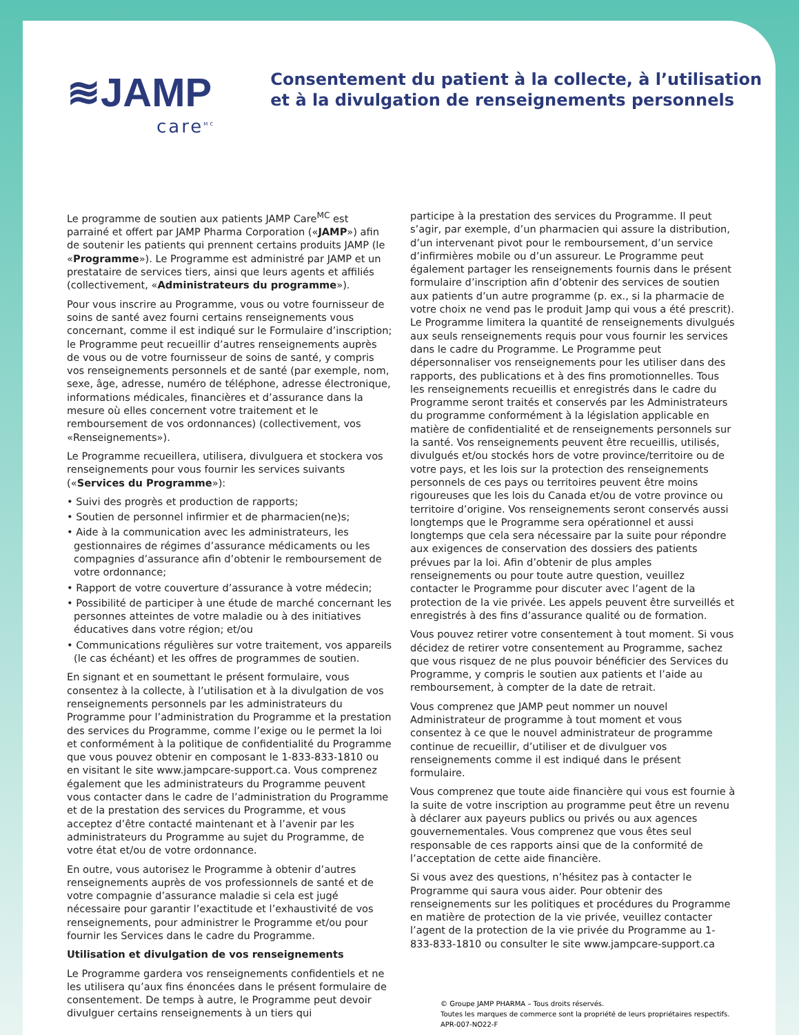≋JAMP
care<sup>MC</sup>
Consentement du patient à la collecte, à l’utilisation et à la divulgation de renseignements personnels
Le programme de soutien aux patients JAMP Care<sup>MC</sup> est parrainé et offert par JAMP Pharma Corporation («JAMP») afin de soutenir les patients qui prennent certains produits JAMP (le «Programme»). Le Programme est administré par JAMP et un prestataire de services tiers, ainsi que leurs agents et affiliés (collectivement, «Administrateurs du programme»).
Pour vous inscrire au Programme, vous ou votre fournisseur de soins de santé avez fourni certains renseignements vous concernant, comme il est indiqué sur le Formulaire d’inscription; le Programme peut recueillir d’autres renseignements auprès de vous ou de votre fournisseur de soins de santé, y compris vos renseignements personnels et de santé (par exemple, nom, sexe, âge, adresse, numéro de téléphone, adresse électronique, informations médicales, financières et d’assurance dans la mesure où elles concernent votre traitement et le remboursement de vos ordonnances) (collectivement, vos «Renseignements»).
Le Programme recueillera, utilisera, divulguera et stockera vos renseignements pour vous fournir les services suivants («Services du Programme»):
• Suivi des progrès et production de rapports;
• Soutien de personnel infirmier et de pharmacien(ne)s;
• Aide à la communication avec les administrateurs, les gestionnaires de régimes d’assurance médicaments ou les compagnies d’assurance afin d’obtenir le remboursement de votre ordonnance;
• Rapport de votre couverture d’assurance à votre médecin;
• Possibilité de participer à une étude de marché concernant les personnes atteintes de votre maladie ou à des initiatives éducatives dans votre région; et/ou
• Communications régulières sur votre traitement, vos appareils (le cas échéant) et les offres de programmes de soutien.
En signant et en soumettant le présent formulaire, vous consentez à la collecte, à l’utilisation et à la divulgation de vos renseignements personnels par les administrateurs du Programme pour l’administration du Programme et la prestation des services du Programme, comme l’exige ou le permet la loi et conformément à la politique de confidentialité du Programme que vous pouvez obtenir en composant le 1-833-833-1810 ou en visitant le site www.jampcare-support.ca. Vous comprenez également que les administrateurs du Programme peuvent vous contacter dans le cadre de l’administration du Programme et de la prestation des services du Programme, et vous acceptez d’être contacté maintenant et à l’avenir par les administrateurs du Programme au sujet du Programme, de votre état et/ou de votre ordonnance.
En outre, vous autorisez le Programme à obtenir d’autres renseignements auprès de vos professionnels de santé et de votre compagnie d’assurance maladie si cela est jugé nécessaire pour garantir l’exactitude et l’exhaustivité de vos renseignements, pour administrer le Programme et/ou pour fournir les Services dans le cadre du Programme.
Utilisation et divulgation de vos renseignements
Le Programme gardera vos renseignements confidentiels et ne les utilisera qu’aux fins énoncées dans le présent formulaire de consentement. De temps à autre, le Programme peut devoir divulguer certains renseignements à un tiers qui
participe à la prestation des services du Programme. Il peut s’agir, par exemple, d’un pharmacien qui assure la distribution, d’un intervenant pivot pour le remboursement, d’un service d’infirmières mobile ou d’un assureur. Le Programme peut également partager les renseignements fournis dans le présent formulaire d’inscription afin d’obtenir des services de soutien aux patients d’un autre programme (p. ex., si la pharmacie de votre choix ne vend pas le produit Jamp qui vous a été prescrit). Le Programme limitera la quantité de renseignements divulgués aux seuls renseignements requis pour vous fournir les services dans le cadre du Programme. Le Programme peut dépersonnaliser vos renseignements pour les utiliser dans des rapports, des publications et à des fins promotionnelles. Tous les renseignements recueillis et enregistrés dans le cadre du Programme seront traités et conservés par les Administrateurs du programme conformément à la législation applicable en matière de confidentialité et de renseignements personnels sur la santé. Vos renseignements peuvent être recueillis, utilisés, divulgués et/ou stockés hors de votre province/territoire ou de votre pays, et les lois sur la protection des renseignements personnels de ces pays ou territoires peuvent être moins rigoureuses que les lois du Canada et/ou de votre province ou territoire d’origine. Vos renseignements seront conservés aussi longtemps que le Programme sera opérationnel et aussi longtemps que cela sera nécessaire par la suite pour répondre aux exigences de conservation des dossiers des patients prévues par la loi. Afin d’obtenir de plus amples renseignements ou pour toute autre question, veuillez contacter le Programme pour discuter avec l’agent de la protection de la vie privée. Les appels peuvent être surveillés et enregistrés à des fins d’assurance qualité ou de formation.
Vous pouvez retirer votre consentement à tout moment. Si vous décidez de retirer votre consentement au Programme, sachez que vous risquez de ne plus pouvoir bénéficier des Services du Programme, y compris le soutien aux patients et l’aide au remboursement, à compter de la date de retrait.
Vous comprenez que JAMP peut nommer un nouvel Administrateur de programme à tout moment et vous consentez à ce que le nouvel administrateur de programme continue de recueillir, d’utiliser et de divulguer vos renseignements comme il est indiqué dans le présent formulaire.
Vous comprenez que toute aide financière qui vous est fournie à la suite de votre inscription au programme peut être un revenu à déclarer aux payeurs publics ou privés ou aux agences gouvernementales. Vous comprenez que vous êtes seul responsable de ces rapports ainsi que de la conformité de l’acceptation de cette aide financière.
Si vous avez des questions, n’hésitez pas à contacter le Programme qui saura vous aider. Pour obtenir des renseignements sur les politiques et procédures du Programme en matière de protection de la vie privée, veuillez contacter l’agent de la protection de la vie privée du Programme au 1-833-833-1810 ou consulter le site www.jampcare-support.ca
© Groupe JAMP PHARMA – Tous droits réservés.
Toutes les marques de commerce sont la propriété de leurs propriétaires respectifs.
APR-007-NO22-F